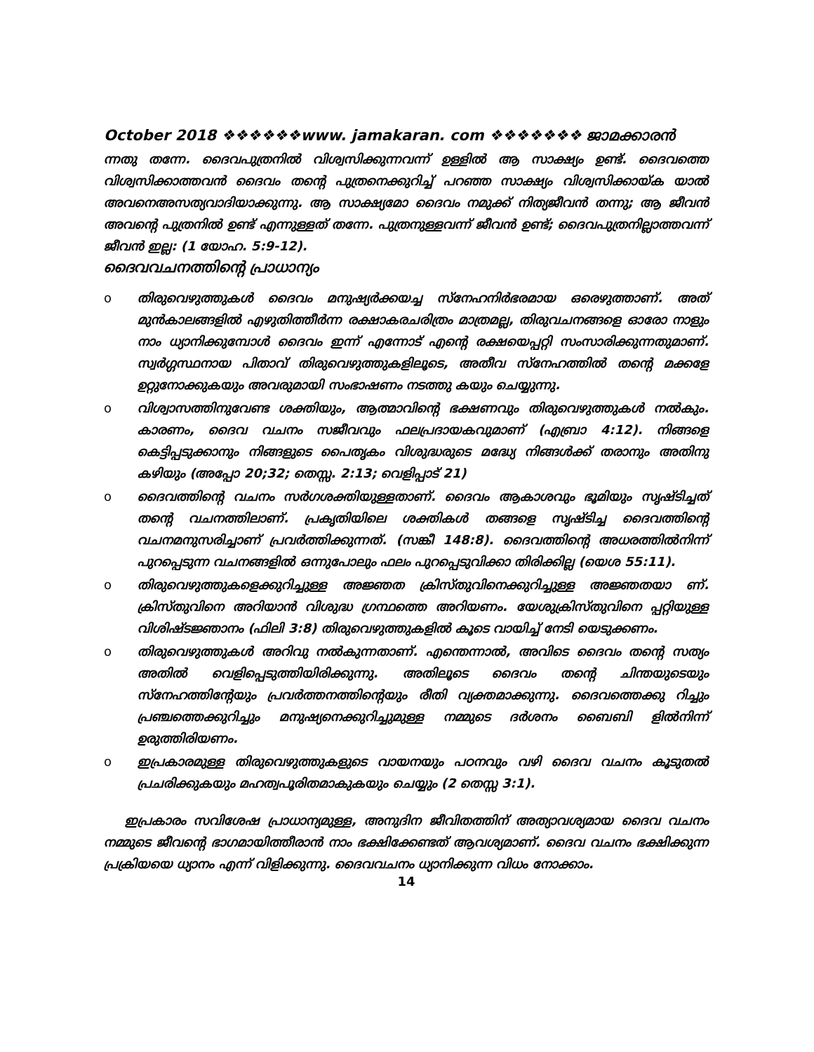October 2018 ❖❖❖❖❖❖www. jamakaran. com ❖❖❖❖❖❖❖ ജാമക്കാരൻ
ന്നതു തന്നേ. ദൈവപുത്രനിൽ വിശ്വസിക്കുന്നവന്ന് ഉള്ളിൽ ആ സാക്ഷ്യം ഉണ്ട്. ദൈവത്തെ വിശ്വസിക്കാത്തവൻ ദൈവം തന്റെ പുത്രനെക്കുറിച്ച് പറഞ്ഞ സാക്ഷ്യം വിശ്വസിക്കായ്ക യാൽ അവനെഅസത്യവാദിയാക്കുന്നു. ആ സാക്ഷ്യമോ ദൈവം നമുക്ക് നിത്യജീവൻ തന്നു; ആ ജീവൻ അവന്റെ പുത്രനിൽ ഉണ്ട് എന്നുള്ളത് തന്നേ. പുത്രനുള്ളവന്ന് ജീവൻ ഉണ്ട്; ദൈവപുത്രനില്ലാത്തവന്ന് ജീവൻ ഇല്ല: (1 യോഹ. 5:9-12).
ദൈവവചനത്തിന്റെ പ്രാധാന്യം
o തിരുവെഴുത്തുകൾ ദൈവം മനുഷ്യർക്കയച്ച സ്നേഹനിർഭരമായ ഒരെഴുത്താണ്. അത് മുൻകാലങ്ങളിൽ എഴുതിത്തീർന്ന രക്ഷാകരചരിത്രം മാത്രമല്ല, തിരുവചനങ്ങളെ ഓരോ നാളും നാം ധ്യാനിക്കുമ്പോൾ ദൈവം ഇന്ന് എന്നോട് എന്റെ രക്ഷയെപ്പറ്റി സംസാരിക്കുന്നതുമാണ്. സ്വർഗ്ഗസ്ഥനായ പിതാവ് തിരുവെഴുത്തുകളിലൂടെ, അതീവ സ്നേഹത്തിൽ തന്റെ മക്കളേ ഉറ്റുനോക്കുകയും അവരുമായി സംഭാഷണം നടത്തു കയും ചെയ്യുന്നു.
o വിശ്വാസത്തിനുവേണ്ട ശക്തിയും, ആത്മാവിന്റെ ഭക്ഷണവും തിരുവെഴുത്തുകൾ നൽകും. കാരണം, ദൈവ വചനം സജീവവും ഫലപ്രദായകവുമാണ് (എബ്രാ 4:12). നിങ്ങളെ കെട്ടിപ്പടുക്കാനും നിങ്ങളുടെ പൈതൃകം വിശുദ്ധരുടെ മദ്ധ്യേ നിങ്ങൾക്ക് തരാനും അതിനു കഴിയും (അപ്പോ 20;32; തെസ്സ. 2:13; വെളിപ്പാട് 21)
o ദൈവത്തിന്റെ വചനം സർഗശക്തിയുള്ളതാണ്. ദൈവം ആകാശവും ഭൂമിയും സൃഷ്ടിച്ചത് തന്റെ വചനത്തിലാണ്. പ്രകൃതിയിലെ ശക്തികൾ തങ്ങളെ സൃഷ്ടിച്ച ദൈവത്തിന്റെ വചനമനുസരിച്ചാണ് പ്രവർത്തിക്കുന്നത്. (സങ്കീ 148:8). ദൈവത്തിന്റെ അധരത്തിൽനിന്ന് പുറപ്പെടുന്ന വചനങ്ങളിൽ ഒന്നുപോലും ഫലം പുറപ്പെടുവിക്കാ തിരിക്കില്ല (യെശ 55:11).
o തിരുവെഴുത്തുകളെക്കുറിച്ചുള്ള അജ്ഞത ക്രിസ്തുവിനെക്കുറിച്ചുള്ള അജ്ഞതയാ ണ്. ക്രിസ്തുവിനെ അറിയാൻ വിശുദ്ധ ഗ്രന്ഥത്തെ അറിയണം. യേശുക്രിസ്തുവിനെ പ്പറ്റിയുള്ള വിശിഷ്ടജ്ഞാനം (ഫിലി 3:8) തിരുവെഴുത്തുകളിൽ കൂടെ വായിച്ച് നേടി യെടുക്കണം.
o തിരുവെഴുത്തുകൾ അറിവു നൽകുന്നതാണ്. എന്തെന്നാൽ, അവിടെ ദൈവം തന്റെ സത്യം അതിൽ വെളിപ്പെടുത്തിയിരിക്കുന്നു. അതിലൂടെ ദൈവം തന്റെ ചിന്തയുടെയും സ്നേഹത്തിന്റേയും പ്രവർത്തനത്തിന്റെയും രീതി വ്യക്തമാക്കുന്നു. ദൈവത്തെക്കു റിച്ചും പ്രഞ്ചത്തെക്കുറിച്ചും മനുഷ്യനെക്കുറിച്ചുമുള്ള നമ്മുടെ ദർശനം ബൈബി ളിൽനിന്ന് ഉരുത്തിരിയണം.
o ഇപ്രകാരമുള്ള തിരുവെഴുത്തുകളുടെ വായനയും പഠനവും വഴി ദൈവ വചനം കൂടുതൽ പ്രചരിക്കുകയും മഹത്വപൂരിതമാകുകയും ചെയ്യും (2 തെസ്സ 3:1).
ഇപ്രകാരം സവിശേഷ പ്രാധാന്യമുള്ള, അനുദിന ജീവിതത്തിന് അത്യാവശ്യമായ ദൈവ വചനം നമ്മുടെ ജീവന്റെ ഭാഗമായിത്തീരാൻ നാം ഭക്ഷിക്കേണ്ടത് ആവശ്യമാണ്. ദൈവ വചനം ഭക്ഷിക്കുന്ന പ്രക്രിയയെ ധ്യാനം എന്ന് വിളിക്കുന്നു. ദൈവവചനം ധ്യാനിക്കുന്ന വിധം നോക്കാം.
14